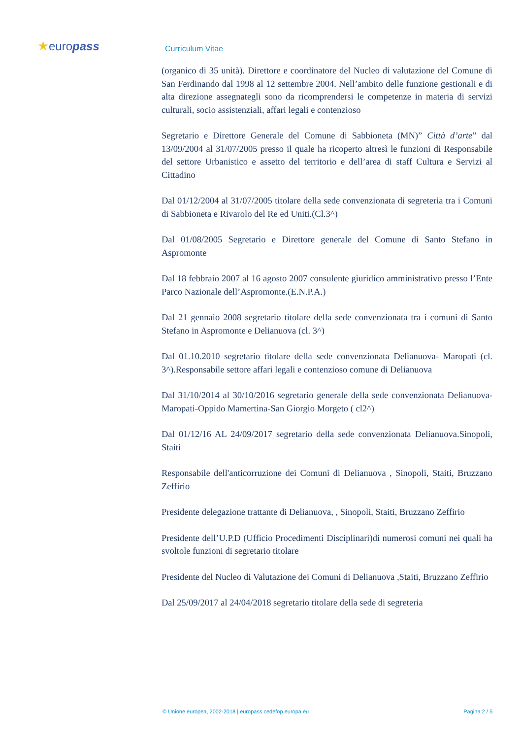★europass Curriculum Vitae
(organico di 35 unità). Direttore e coordinatore del Nucleo di valutazione del Comune di San Ferdinando dal 1998 al 12 settembre 2004. Nell’ambito delle funzione gestionali e di alta direzione assegnategli sono da ricomprendersi le competenze in materia di servizi culturali, socio assistenziali, affari legali e contenzioso
Segretario e Direttore Generale del Comune di Sabbioneta (MN)” Città d’arte” dal 13/09/2004 al 31/07/2005 presso il quale ha ricoperto altresì le funzioni di Responsabile del settore Urbanistico e assetto del territorio e dell’area di staff Cultura e Servizi al Cittadino
Dal 01/12/2004 al 31/07/2005 titolare della sede convenzionata di segreteria tra i Comuni di Sabbioneta e Rivarolo del Re ed Uniti.(Cl.3^)
Dal 01/08/2005 Segretario e Direttore generale del Comune di Santo Stefano in Aspromonte
Dal 18 febbraio 2007 al 16 agosto 2007 consulente giuridico amministrativo presso l’Ente Parco Nazionale dell’Aspromonte.(E.N.P.A.)
Dal 21 gennaio 2008 segretario titolare della sede convenzionata tra i comuni di Santo Stefano in Aspromonte e Delianuova (cl. 3^)
Dal 01.10.2010 segretario titolare della sede convenzionata Delianuova- Maropati (cl. 3^).Responsabile settore affari legali e contenzioso comune di Delianuova
Dal 31/10/2014 al 30/10/2016 segretario generale della sede convenzionata Delianuova-Maropati-Oppido Mamertina-San Giorgio Morgeto ( cl2^)
Dal 01/12/16 AL 24/09/2017 segretario della sede convenzionata Delianuova.Sinopoli, Staiti
Responsabile dell'anticorruzione dei Comuni di Delianuova , Sinopoli, Staiti, Bruzzano Zeffirio
Presidente delegazione trattante di Delianuova, , Sinopoli, Staiti, Bruzzano Zeffirio
Presidente dell’U.P.D (Ufficio Procedimenti Disciplinari)di numerosi comuni nei quali ha svoltole funzioni di segretario titolare
Presidente del Nucleo di Valutazione dei Comuni di Delianuova ,Staiti, Bruzzano Zeffirio
Dal 25/09/2017 al 24/04/2018 segretario titolare della sede di segreteria
© Unione europea, 2002-2018 | europass.cedefop.europa.eu Pagina 2 / 5